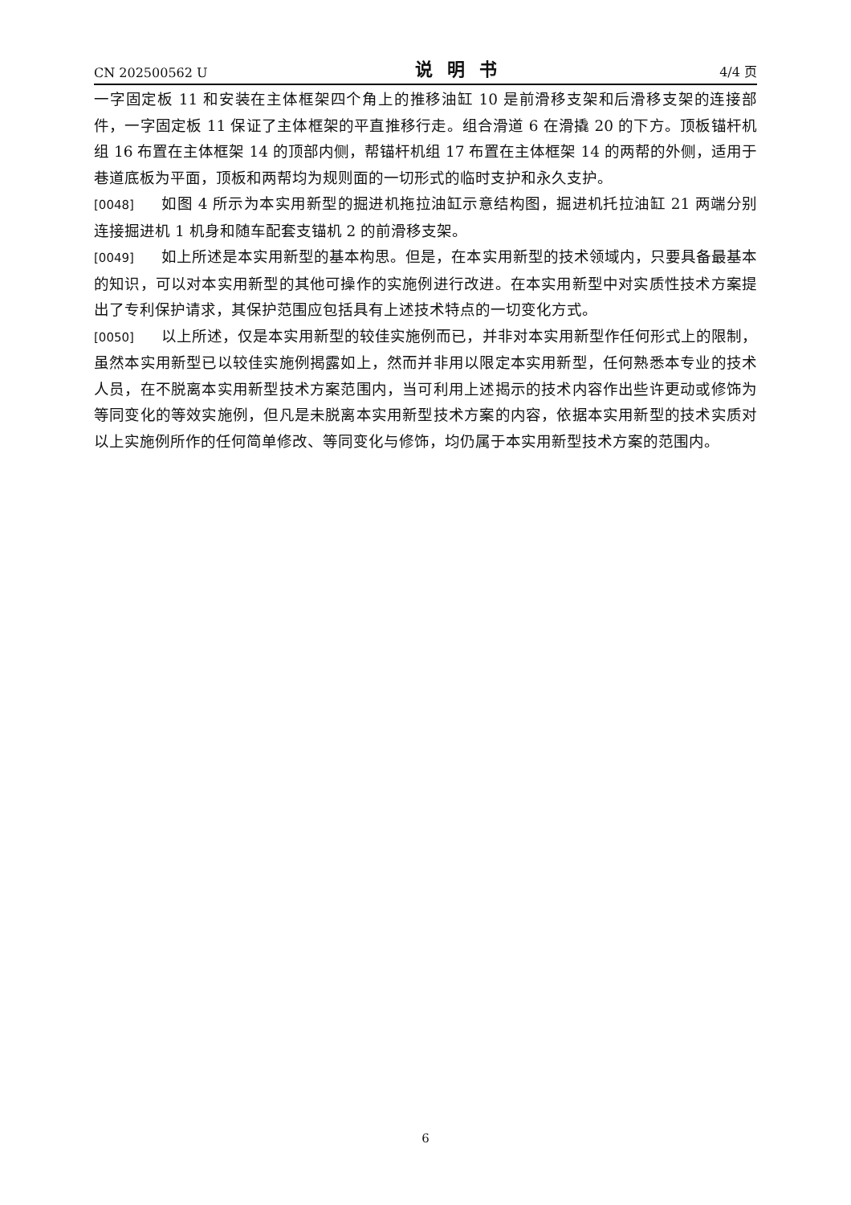CN 202500562 U 说明书 4/4 页
一字固定板 11 和安装在主体框架四个角上的推移油缸 10 是前滑移支架和后滑移支架的连接部件，一字固定板 11 保证了主体框架的平直推移行走。组合滑道 6 在滑撬 20 的下方。顶板锚杆机组 16 布置在主体框架 14 的顶部内侧，帮锚杆机组 17 布置在主体框架 14 的两帮的外侧，适用于巷道底板为平面，顶板和两帮均为规则面的一切形式的临时支护和永久支护。
[0048] 如图 4 所示为本实用新型的掘进机拖拉油缸示意结构图，掘进机托拉油缸 21 两端分别连接掘进机 1 机身和随车配套支锚机 2 的前滑移支架。
[0049] 如上所述是本实用新型的基本构思。但是，在本实用新型的技术领域内，只要具备最基本的知识，可以对本实用新型的其他可操作的实施例进行改进。在本实用新型中对实质性技术方案提出了专利保护请求，其保护范围应包括具有上述技术特点的一切变化方式。
[0050] 以上所述，仅是本实用新型的较佳实施例而已，并非对本实用新型作任何形式上的限制，虽然本实用新型已以较佳实施例揭露如上，然而并非用以限定本实用新型，任何熟悉本专业的技术人员，在不脱离本实用新型技术方案范围内，当可利用上述揭示的技术内容作出些许更动或修饰为等同变化的等效实施例，但凡是未脱离本实用新型技术方案的内容，依据本实用新型的技术实质对以上实施例所作的任何简单修改、等同变化与修饰，均仍属于本实用新型技术方案的范围内。
6